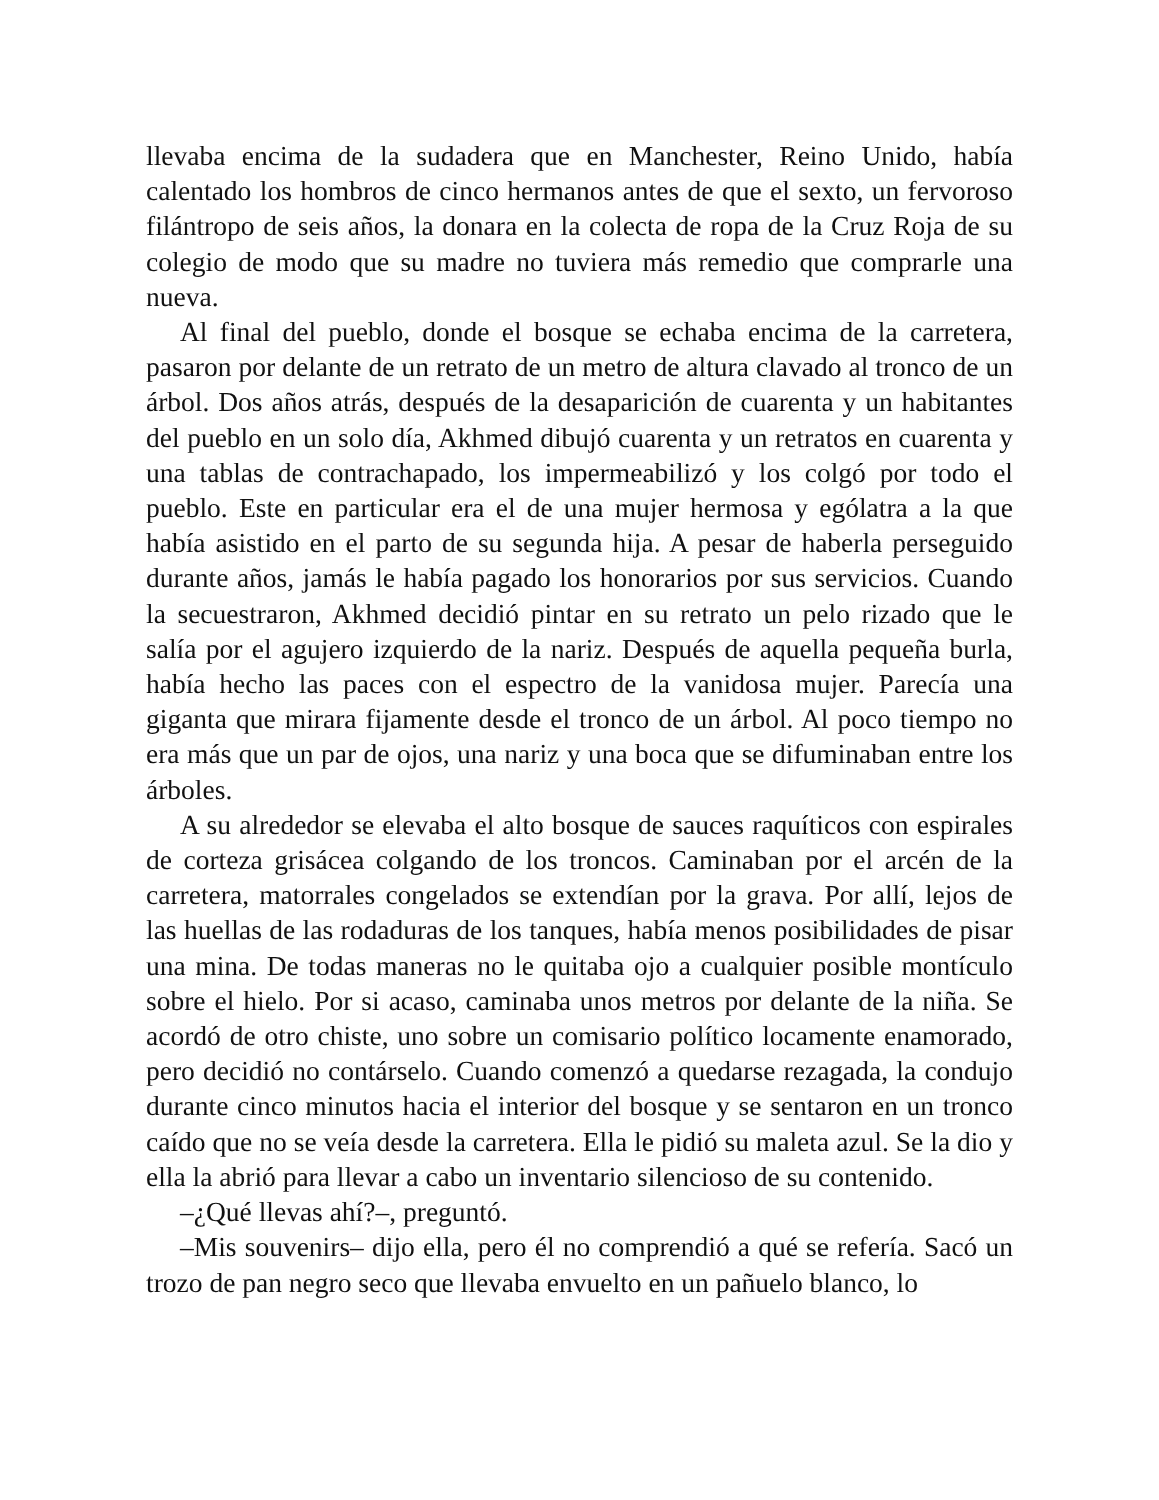llevaba encima de la sudadera que en Manchester, Reino Unido, había calentado los hombros de cinco hermanos antes de que el sexto, un fervoroso filántropo de seis años, la donara en la colecta de ropa de la Cruz Roja de su colegio de modo que su madre no tuviera más remedio que comprarle una nueva.
Al final del pueblo, donde el bosque se echaba encima de la carretera, pasaron por delante de un retrato de un metro de altura clavado al tronco de un árbol. Dos años atrás, después de la desaparición de cuarenta y un habitantes del pueblo en un solo día, Akhmed dibujó cuarenta y un retratos en cuarenta y una tablas de contrachapado, los impermeabilizó y los colgó por todo el pueblo. Este en particular era el de una mujer hermosa y ególatra a la que había asistido en el parto de su segunda hija. A pesar de haberla perseguido durante años, jamás le había pagado los honorarios por sus servicios. Cuando la secuestraron, Akhmed decidió pintar en su retrato un pelo rizado que le salía por el agujero izquierdo de la nariz. Después de aquella pequeña burla, había hecho las paces con el espectro de la vanidosa mujer. Parecía una giganta que mirara fijamente desde el tronco de un árbol. Al poco tiempo no era más que un par de ojos, una nariz y una boca que se difuminaban entre los árboles.
A su alrededor se elevaba el alto bosque de sauces raquíticos con espirales de corteza grisácea colgando de los troncos. Caminaban por el arcén de la carretera, matorrales congelados se extendían por la grava. Por allí, lejos de las huellas de las rodaduras de los tanques, había menos posibilidades de pisar una mina. De todas maneras no le quitaba ojo a cualquier posible montículo sobre el hielo. Por si acaso, caminaba unos metros por delante de la niña. Se acordó de otro chiste, uno sobre un comisario político locamente enamorado, pero decidió no contárselo. Cuando comenzó a quedarse rezagada, la condujo durante cinco minutos hacia el interior del bosque y se sentaron en un tronco caído que no se veía desde la carretera. Ella le pidió su maleta azul. Se la dio y ella la abrió para llevar a cabo un inventario silencioso de su contenido.
–¿Qué llevas ahí?–, preguntó.
–Mis souvenirs– dijo ella, pero él no comprendió a qué se refería. Sacó un trozo de pan negro seco que llevaba envuelto en un pañuelo blanco, lo